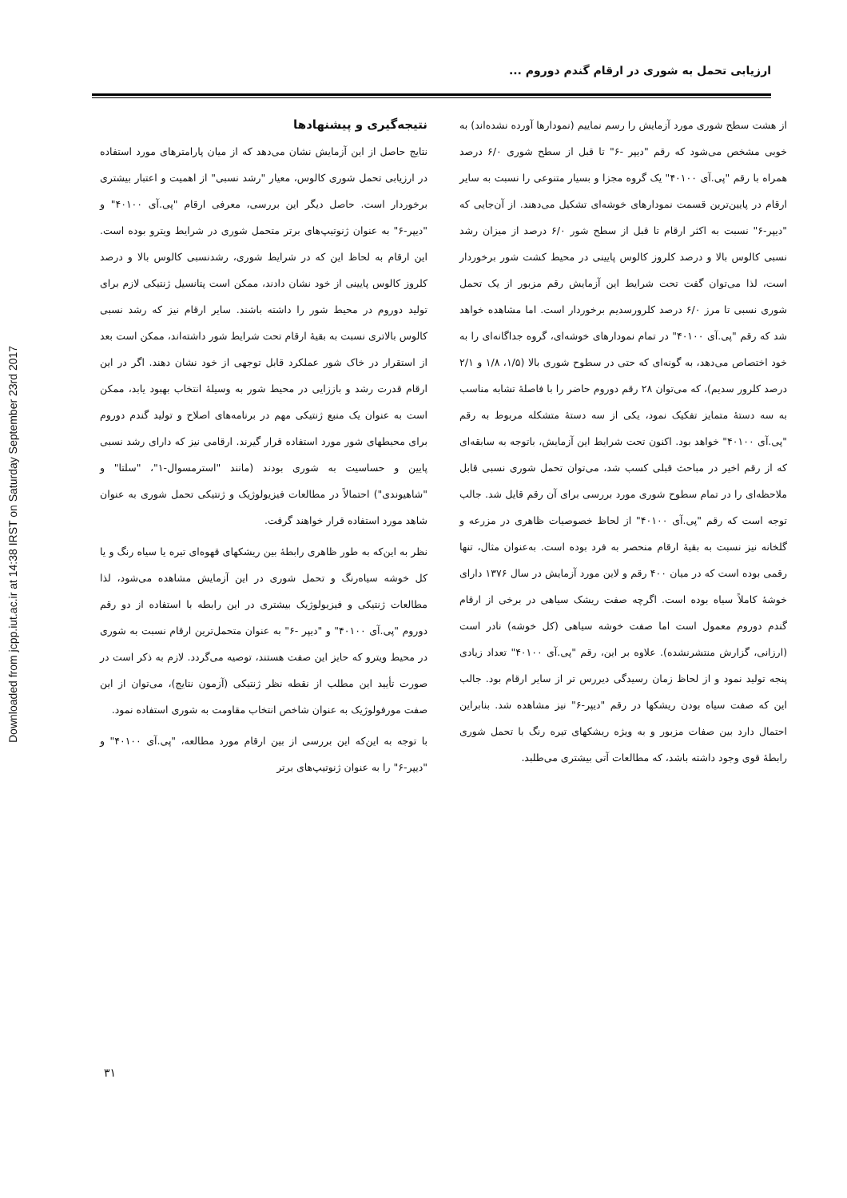Downloaded from jcpp.iut.ac.ir at 14:38 IRST on Saturday September 23rd 2017
ارزیابی تحمل به شوری در ارقام گندم دوروم ...
از هشت سطح شوری مورد آزمایش را رسم نماییم (نمودارها آورده نشده‌اند) به خوبی مشخص می‌شود که رقم "دیپر -۶" تا قبل از سطح شوری ۶/۰ درصد همراه با رقم "پی.آی ۴۰۱۰۰" یک گروه مجزا و بسیار متنوعی را نسبت به سایر ارقام در پایین‌ترین قسمت نمودارهای خوشه‌ای تشکیل می‌دهند. از آن‌جایی که "دیپر-۶" نسبت به اکثر ارقام تا قبل از سطح شور ۶/۰ درصد از میزان رشد نسبی کالوس بالا و درصد کلروز کالوس پایینی در محیط کشت شور برخوردار است، لذا می‌توان گفت تحت شرایط این آزمایش رقم مزبور از یک تحمل شوری نسبی تا مرز ۶/۰ درصد کلرورسدیم برخوردار است. اما مشاهده خواهد شد که رقم "پی.آی ۴۰۱۰۰" در تمام نمودارهای خوشه‌ای، گروه جداگانه‌ای را به خود اختصاص می‌دهد، به گونه‌ای که حتی در سطوح شوری بالا (۱/۵، ۱/۸ و ۲/۱ درصد کلرور سدیم)، که می‌توان ۲۸ رقم دوروم حاضر را با فاصلهٔ تشابه مناسب به سه دستهٔ متمایز تفکیک نمود، یکی از سه دستهٔ متشکله مربوط به رقم "پی.آی ۴۰۱۰۰" خواهد بود. اکنون تحت شرایط این آزمایش، باتوجه به سابقه‌ای که از رقم اخیر در مباحث قبلی کسب شد، می‌توان تحمل شوری نسبی قابل ملاحظه‌ای را در تمام سطوح شوری مورد بررسی برای آن رقم قایل شد. جالب توجه است که رقم "پی.آی ۴۰۱۰۰" از لحاظ خصوصیات ظاهری در مزرعه و گلخانه نیز نسبت به بقیهٔ ارقام منحصر به فرد بوده است. به‌عنوان مثال، تنها رقمی بوده است که در میان ۴۰۰ رقم و لاین مورد آزمایش در سال ۱۳۷۶ دارای خوشهٔ کاملاً سیاه بوده است. اگرچه صفت ریشک سیاهی در برخی از ارقام گندم دوروم معمول است اما صفت خوشه سیاهی (کل خوشه) نادر است (ارزانی، گزارش منتشرنشده). علاوه بر این، رقم "پی.آی ۴۰۱۰۰" تعداد زیادی پنجه تولید نمود و از لحاظ زمان رسیدگی دیررس تر از سایر ارقام بود. جالب این که صفت سیاه بودن ریشکها در رقم "دیپر-۶" نیز مشاهده شد. بنابراین احتمال دارد بین صفات مزبور و به ویژه ریشکهای تیره رنگ با تحمل شوری رابطهٔ قوی وجود داشته باشد، که مطالعات آتی بیشتری می‌طلبد.
نتیجه‌گیری و پیشنهادها
نتایج حاصل از این آزمایش نشان می‌دهد که از میان پارامترهای مورد استفاده در ارزیابی تحمل شوری کالوس، معیار "رشد نسبی" از اهمیت و اعتبار بیشتری برخوردار است. حاصل دیگر این بررسی، معرفی ارقام "پی.آی ۴۰۱۰۰" و "دیپر-۶" به عنوان ژنوتیپ‌های برتر متحمل شوری در شرایط ویترو بوده است. این ارقام به لحاظ این که در شرایط شوری، رشدنسبی کالوس بالا و درصد کلروز کالوس پایینی از خود نشان دادند، ممکن است پتانسیل ژنتیکی لازم برای تولید دوروم در محیط شور را داشته باشند. سایر ارقام نیز که رشد نسبی کالوس بالاتری نسبت به بقیهٔ ارقام تحت شرایط شور داشته‌اند، ممکن است بعد از استقرار در خاک شور عملکرد قابل توجهی از خود نشان دهند. اگر در این ارقام قدرت رشد و باززایی در محیط شور به وسیلهٔ انتخاب بهبود یابد، ممکن است به عنوان یک منبع ژنتیکی مهم در برنامه‌های اصلاح و تولید گندم دوروم برای محیطهای شور مورد استفاده قرار گیرند. ارقامی نیز که دارای رشد نسبی پایین و حساسیت به شوری بودند (مانند "استرمسوال-۱"، "سلتا" و "شاهیوندی") احتمالاً در مطالعات فیزیولوژیک و ژنتیکی تحمل شوری به عنوان شاهد مورد استفاده قرار خواهند گرفت.
نظر به این‌که به طور ظاهری رابطهٔ بین ریشکهای قهوه‌ای تیره یا سیاه رنگ و یا کل خوشه سیاه‌رنگ و تحمل شوری در این آزمایش مشاهده می‌شود، لذا مطالعات ژنتیکی و فیزیولوژیک بیشتری در این رابطه با استفاده از دو رقم دوروم "پی.آی ۴۰۱۰۰" و "دیپر -۶" به عنوان متحمل‌ترین ارقام نسبت به شوری در محیط ویترو که حایز این صفت هستند، توصیه می‌گردد. لازم به ذکر است در صورت تأیید این مطلب از نقطه نظر ژنتیکی (آزمون نتایج)، می‌توان از این صفت مورفولوژیک به عنوان شاخص انتخاب مقاومت به شوری استفاده نمود.
با توجه به این‌که این بررسی از بین ارقام مورد مطالعه، "پی.آی ۴۰۱۰۰" و "دیپر-۶" را به عنوان ژنوتیپ‌های برتر
۳۱